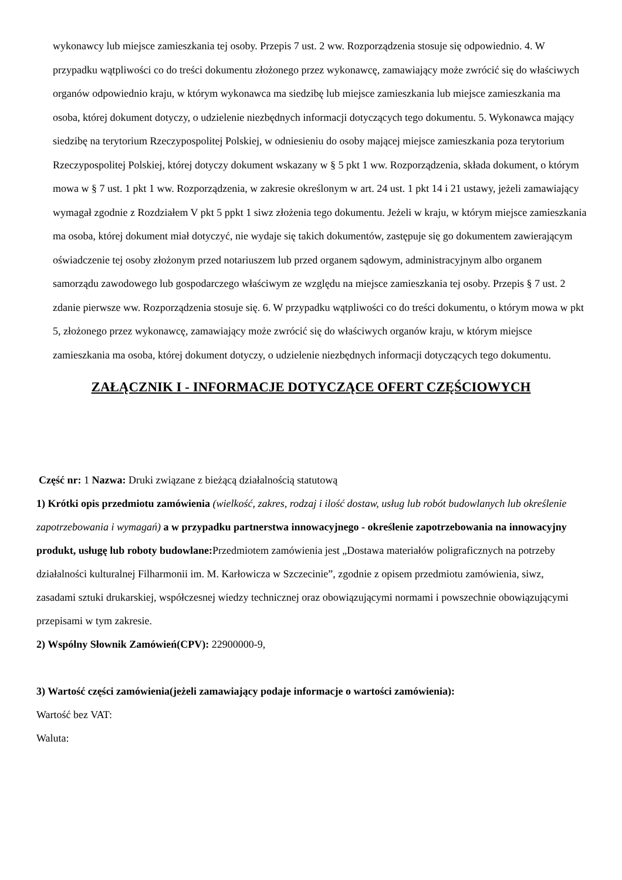wykonawcy lub miejsce zamieszkania tej osoby. Przepis 7 ust. 2 ww. Rozporządzenia stosuje się odpowiednio. 4. W przypadku wątpliwości co do treści dokumentu złożonego przez wykonawcę, zamawiający może zwrócić się do właściwych organów odpowiednio kraju, w którym wykonawca ma siedzibę lub miejsce zamieszkania lub miejsce zamieszkania ma osoba, której dokument dotyczy, o udzielenie niezbędnych informacji dotyczących tego dokumentu. 5. Wykonawca mający siedzibę na terytorium Rzeczypospolitej Polskiej, w odniesieniu do osoby mającej miejsce zamieszkania poza terytorium Rzeczypospolitej Polskiej, której dotyczy dokument wskazany w § 5 pkt 1 ww. Rozporządzenia, składa dokument, o którym mowa w § 7 ust. 1 pkt 1 ww. Rozporządzenia, w zakresie określonym w art. 24 ust. 1 pkt 14 i 21 ustawy, jeżeli zamawiający wymagał zgodnie z Rozdziałem V pkt 5 ppkt 1 siwz złożenia tego dokumentu. Jeżeli w kraju, w którym miejsce zamieszkania ma osoba, której dokument miał dotyczyć, nie wydaje się takich dokumentów, zastępuje się go dokumentem zawierającym oświadczenie tej osoby złożonym przed notariuszem lub przed organem sądowym, administracyjnym albo organem samorządu zawodowego lub gospodarczego właściwym ze względu na miejsce zamieszkania tej osoby. Przepis § 7 ust. 2 zdanie pierwsze ww. Rozporządzenia stosuje się. 6. W przypadku wątpliwości co do treści dokumentu, o którym mowa w pkt 5, złożonego przez wykonawcę, zamawiający może zwrócić się do właściwych organów kraju, w którym miejsce zamieszkania ma osoba, której dokument dotyczy, o udzielenie niezbędnych informacji dotyczących tego dokumentu.
ZAŁĄCZNIK I - INFORMACJE DOTYCZĄCE OFERT CZĘŚCIOWYCH
Część nr: 1 Nazwa: Druki związane z bieżącą działalnością statutową
1) Krótki opis przedmiotu zamówienia (wielkość, zakres, rodzaj i ilość dostaw, usług lub robót budowlanych lub określenie zapotrzebowania i wymagań) a w przypadku partnerstwa innowacyjnego - określenie zapotrzebowania na innowacyjny produkt, usługę lub roboty budowlane: Przedmiotem zamówienia jest „Dostawa materiałów poligraficznych na potrzeby działalności kulturalnej Filharmonii im. M. Karłowicza w Szczecinie”, zgodnie z opisem przedmiotu zamówienia, siwz, zasadami sztuki drukarskiej, współczesnej wiedzy technicznej oraz obowiązującymi normami i powszechnie obowiązującymi przepisami w tym zakresie.
2) Wspólny Słownik Zamówień(CPV): 22900000-9,
3) Wartość części zamówienia(jeżeli zamawiający podaje informacje o wartości zamówienia):
Wartość bez VAT:
Waluta: